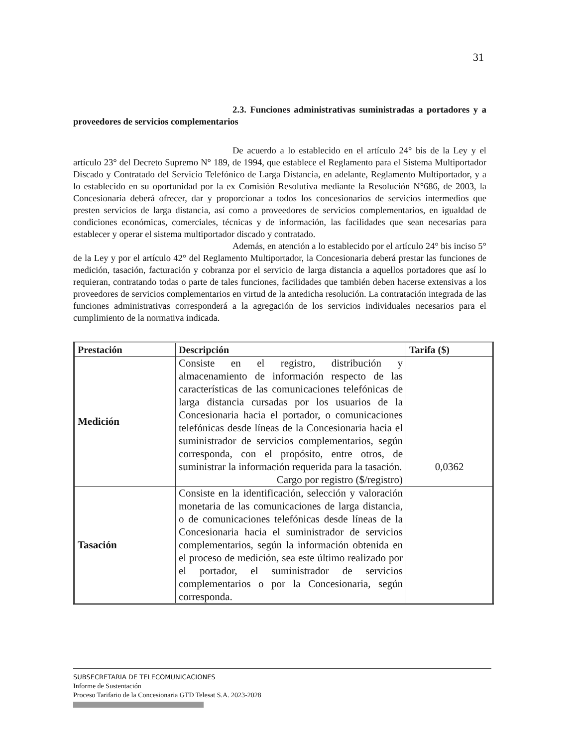31
2.3. Funciones administrativas suministradas a portadores y a proveedores de servicios complementarios
De acuerdo a lo establecido en el artículo 24° bis de la Ley y el artículo 23° del Decreto Supremo N° 189, de 1994, que establece el Reglamento para el Sistema Multiportador Discado y Contratado del Servicio Telefónico de Larga Distancia, en adelante, Reglamento Multiportador, y a lo establecido en su oportunidad por la ex Comisión Resolutiva mediante la Resolución N°686, de 2003, la Concesionaria deberá ofrecer, dar y proporcionar a todos los concesionarios de servicios intermedios que presten servicios de larga distancia, así como a proveedores de servicios complementarios, en igualdad de condiciones económicas, comerciales, técnicas y de información, las facilidades que sean necesarias para establecer y operar el sistema multiportador discado y contratado.
Además, en atención a lo establecido por el artículo 24° bis inciso 5° de la Ley y por el artículo 42° del Reglamento Multiportador, la Concesionaria deberá prestar las funciones de medición, tasación, facturación y cobranza por el servicio de larga distancia a aquellos portadores que así lo requieran, contratando todas o parte de tales funciones, facilidades que también deben hacerse extensivas a los proveedores de servicios complementarios en virtud de la antedicha resolución. La contratación integrada de las funciones administrativas corresponderá a la agregación de los servicios individuales necesarios para el cumplimiento de la normativa indicada.
| Prestación | Descripción | Tarifa ($) |
| --- | --- | --- |
| Medición | Consiste en el registro, distribución y almacenamiento de información respecto de las características de las comunicaciones telefónicas de larga distancia cursadas por los usuarios de la Concesionaria hacia el portador, o comunicaciones telefónicas desde líneas de la Concesionaria hacia el suministrador de servicios complementarios, según corresponda, con el propósito, entre otros, de suministrar la información requerida para la tasación. Cargo por registro ($/registro) | 0,0362 |
| Tasación | Consiste en la identificación, selección y valoración monetaria de las comunicaciones de larga distancia, o de comunicaciones telefónicas desde líneas de la Concesionaria hacia el suministrador de servicios complementarios, según la información obtenida en el proceso de medición, sea este último realizado por el portador, el suministrador de servicios complementarios o por la Concesionaria, según corresponda. | |
SUBSECRETARIA DE TELECOMUNICACIONES
Informe de Sustentación
Proceso Tarifario de la Concesionaria GTD Telesat S.A. 2023-2028